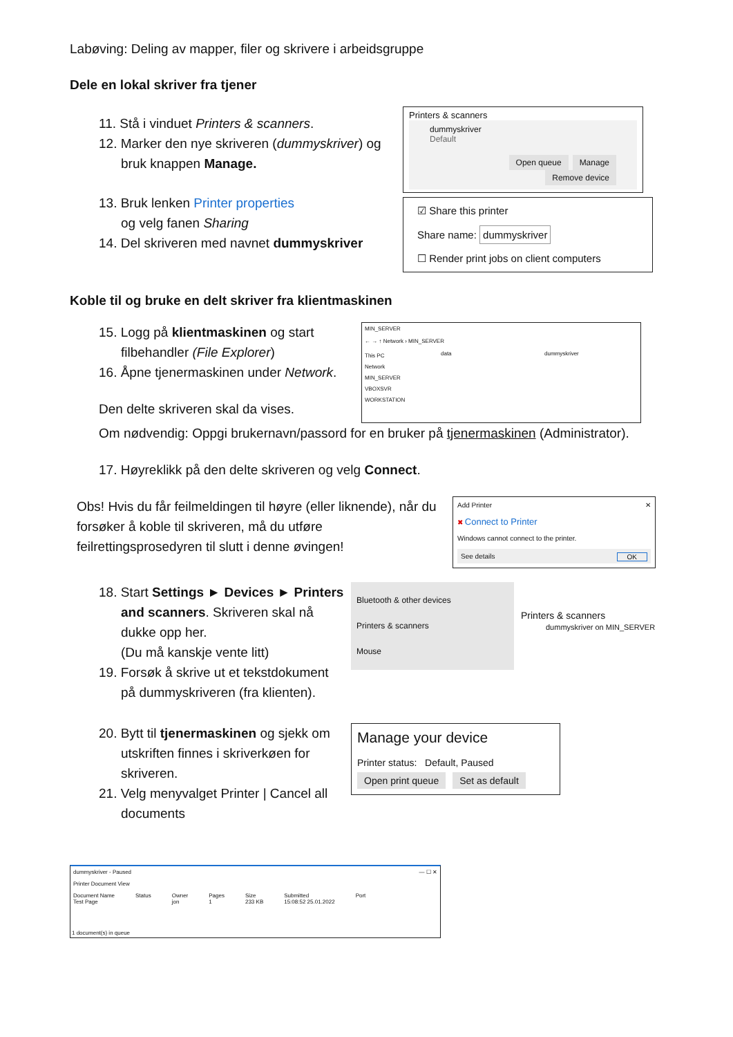Labøving: Deling av mapper, filer og skrivere i arbeidsgruppe
Dele en lokal skriver fra tjener
11. Stå i vinduet Printers & scanners.
12. Marker den nye skriveren (dummyskriver) og
bruk knappen Manage.
13. Bruk lenken Printer properties
og velg fanen Sharing
14. Del skriveren med navnet dummyskriver
Printers & scanners
dummyskriver
Default
Open queue Manage Remove device
☑ Share this printer
Share name: dummyskriver
☐ Render print jobs on client computers
Koble til og bruke en delt skriver fra klientmaskinen
15. Logg på klientmaskinen og start
filbehandler (File Explorer)
16. Åpne tjenermaskinen under Network.
Den delte skriveren skal da vises.
MIN_SERVER
← → ↑ Network › MIN_SERVER
This PC
Network
MIN_SERVER
VBOXSVR
WORKSTATION
data dummyskriver
Om nødvendig: Oppgi brukernavn/passord for en bruker på tjenermaskinen (Administrator).
17. Høyreklikk på den delte skriveren og velg Connect.
Obs! Hvis du får feilmeldingen til høyre (eller liknende), når du forsøker å koble til skriveren, må du utføre feilrettingsprosedyren til slutt i denne øvingen!
Add Printer ✕
✖ Connect to Printer
Windows cannot connect to the printer.
See details OK
18. Start Settings ► Devices ► Printers
and scanners. Skriveren skal nå
dukke opp her.
(Du må kanskje vente litt)
19. Forsøk å skrive ut et tekstdokument
på dummyskriveren (fra klienten).
Bluetooth & other devices
Printers & scanners
Mouse
Printers & scanners
dummyskriver on MIN_SERVER
20. Bytt til tjenermaskinen og sjekk om
utskriften finnes i skriverkøen for
skriveren.
21. Velg menyvalget Printer | Cancel all
documents
Manage your device
Printer status: Default, Paused
Open print queue Set as default
dummyskriver - Paused — ☐ ✕
Printer Document View
Document Name
Test Page Status Owner
jon Pages
1 Size
233 KB Submitted
15:08:52 25.01.2022 Port
1 document(s) in queue